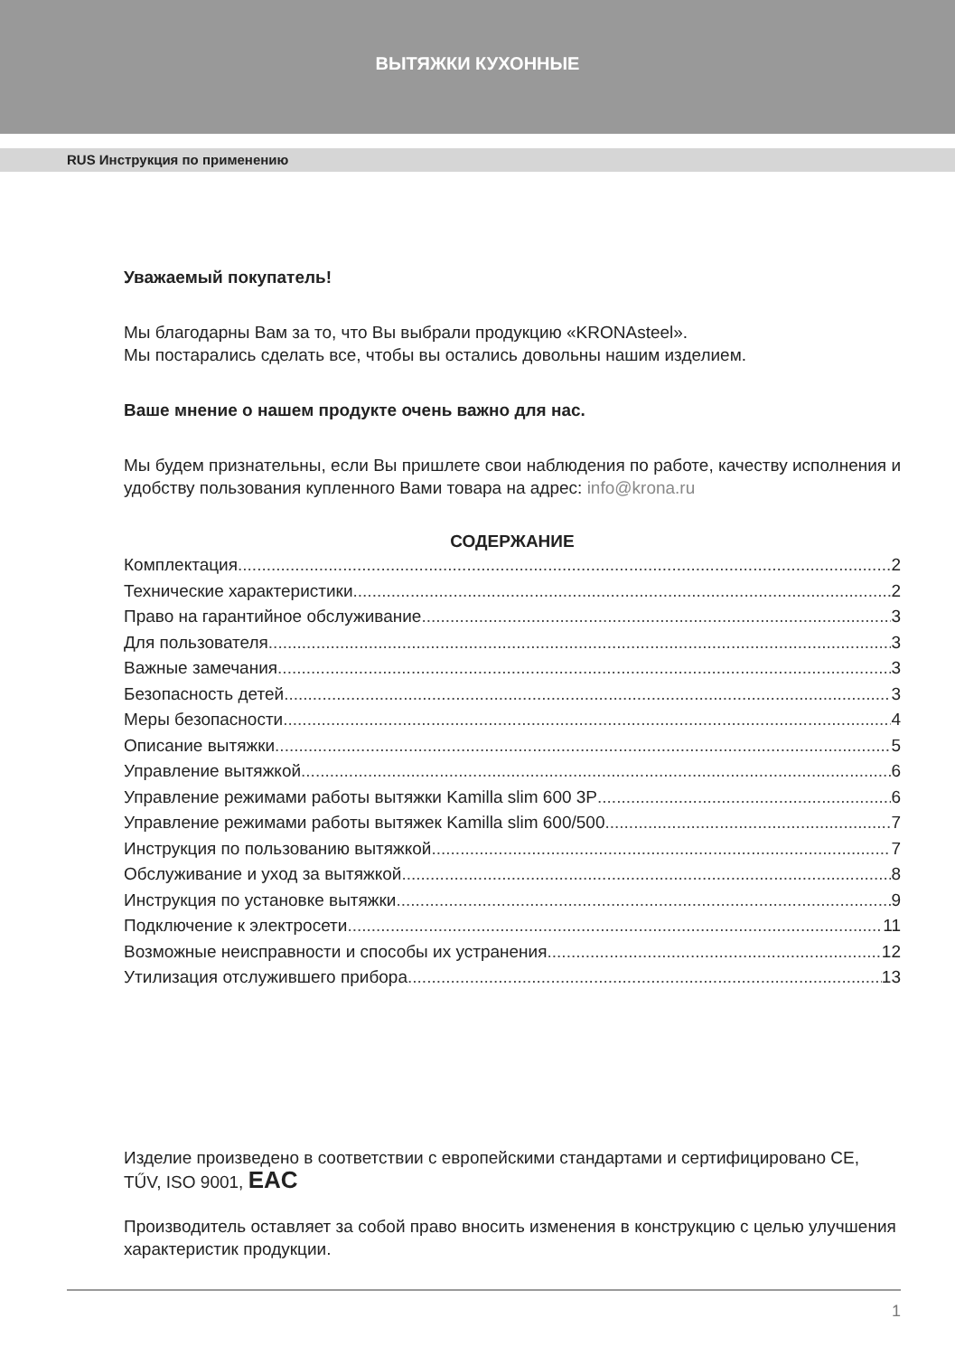ВЫТЯЖКИ КУХОННЫЕ
RUS Инструкция по применению
Уважаемый покупатель!
Мы благодарны Вам за то, что Вы выбрали продукцию «KRONAsteel».
Мы постарались сделать все, чтобы вы остались довольны нашим изделием.
Ваше мнение о нашем продукте очень важно для нас.
Мы будем признательны, если Вы пришлете свои наблюдения по работе, качеству исполнения и удобству пользования купленного Вами товара на адрес: info@krona.ru
СОДЕРЖАНИЕ
Комплектация 2
Технические характеристики 2
Право на гарантийное обслуживание 3
Для пользователя 3
Важные замечания 3
Безопасность детей 3
Меры безопасности 4
Описание вытяжки 5
Управление вытяжкой 6
Управление режимами работы вытяжки Kamilla slim 600 3P 6
Управление режимами работы вытяжек Kamilla slim 600/500 7
Инструкция по пользованию вытяжкой 7
Обслуживание и уход за вытяжкой 8
Инструкция по установке вытяжки 9
Подключение к электросети 11
Возможные неисправности и способы их устранения 12
Утилизация отслужившего прибора 13
Изделие произведено в соответствии с европейскими стандартами и сертифицировано CE, TŰV, ISO 9001, EAC
Производитель оставляет за собой право вносить изменения в конструкцию с целью улучшения характеристик продукции.
1